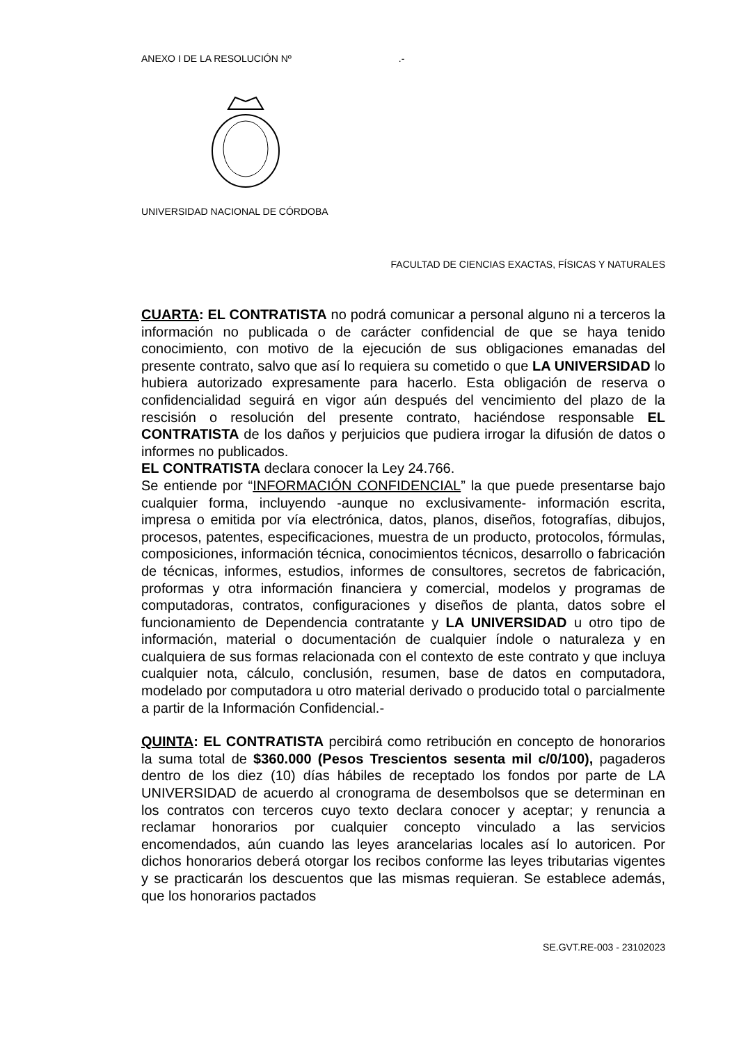ANEXO I DE LA RESOLUCIÓN Nº .-
UNIVERSIDAD NACIONAL DE CÓRDOBA
FACULTAD DE CIENCIAS EXACTAS, FÍSICAS Y NATURALES
CUARTA: EL CONTRATISTA no podrá comunicar a personal alguno ni a terceros la información no publicada o de carácter confidencial de que se haya tenido conocimiento, con motivo de la ejecución de sus obligaciones emanadas del presente contrato, salvo que así lo requiera su cometido o que LA UNIVERSIDAD lo hubiera autorizado expresamente para hacerlo. Esta obligación de reserva o confidencialidad seguirá en vigor aún después del vencimiento del plazo de la rescisión o resolución del presente contrato, haciéndose responsable EL CONTRATISTA de los daños y perjuicios que pudiera irrogar la difusión de datos o informes no publicados.
EL CONTRATISTA declara conocer la Ley 24.766.
Se entiende por “INFORMACIÓN CONFIDENCIAL” la que puede presentarse bajo cualquier forma, incluyendo -aunque no exclusivamente- información escrita, impresa o emitida por vía electrónica, datos, planos, diseños, fotografías, dibujos, procesos, patentes, especificaciones, muestra de un producto, protocolos, fórmulas, composiciones, información técnica, conocimientos técnicos, desarrollo o fabricación de técnicas, informes, estudios, informes de consultores, secretos de fabricación, proformas y otra información financiera y comercial, modelos y programas de computadoras, contratos, configuraciones y diseños de planta, datos sobre el funcionamiento de Dependencia contratante y LA UNIVERSIDAD u otro tipo de información, material o documentación de cualquier índole o naturaleza y en cualquiera de sus formas relacionada con el contexto de este contrato y que incluya cualquier nota, cálculo, conclusión, resumen, base de datos en computadora, modelado por computadora u otro material derivado o producido total o parcialmente a partir de la Información Confidencial.-
QUINTA: EL CONTRATISTA percibirá como retribución en concepto de honorarios la suma total de $360.000 (Pesos Trescientos sesenta mil c/0/100), pagaderos dentro de los diez (10) días hábiles de receptado los fondos por parte de LA UNIVERSIDAD de acuerdo al cronograma de desembolsos que se determinan en los contratos con terceros cuyo texto declara conocer y aceptar; y renuncia a reclamar honorarios por cualquier concepto vinculado a las servicios encomendados, aún cuando las leyes arancelarias locales así lo autoricen. Por dichos honorarios deberá otorgar los recibos conforme las leyes tributarias vigentes y se practicarán los descuentos que las mismas requieran. Se establece además, que los honorarios pactados
SE.GVT.RE-003 - 23102023